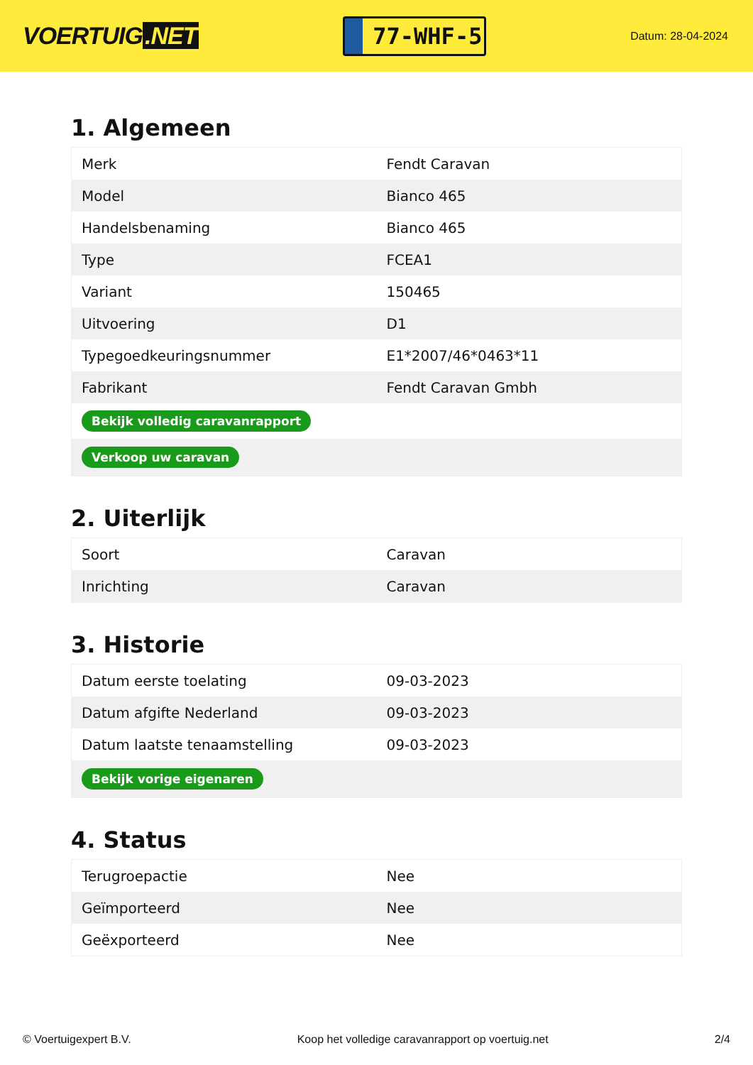VOERTUIG.NET
77-WHF-5
Datum: 28-04-2024
1. Algemeen
| Merk | Fendt Caravan |
| Model | Bianco 465 |
| Handelsbenaming | Bianco 465 |
| Type | FCEA1 |
| Variant | 150465 |
| Uitvoering | D1 |
| Typegoedkeuringsnummer | E1*2007/46*0463*11 |
| Fabrikant | Fendt Caravan Gmbh |
| Bekijk volledig caravanrapport | |
| Verkoop uw caravan | |
2. Uiterlijk
| Soort | Caravan |
| Inrichting | Caravan |
3. Historie
| Datum eerste toelating | 09-03-2023 |
| Datum afgifte Nederland | 09-03-2023 |
| Datum laatste tenaamstelling | 09-03-2023 |
| Bekijk vorige eigenaren | |
4. Status
| Terugroepactie | Nee |
| Geïmporteerd | Nee |
| Geëxporteerd | Nee |
© Voertuigexpert B.V. Koop het volledige caravanrapport op voertuig.net 2/4